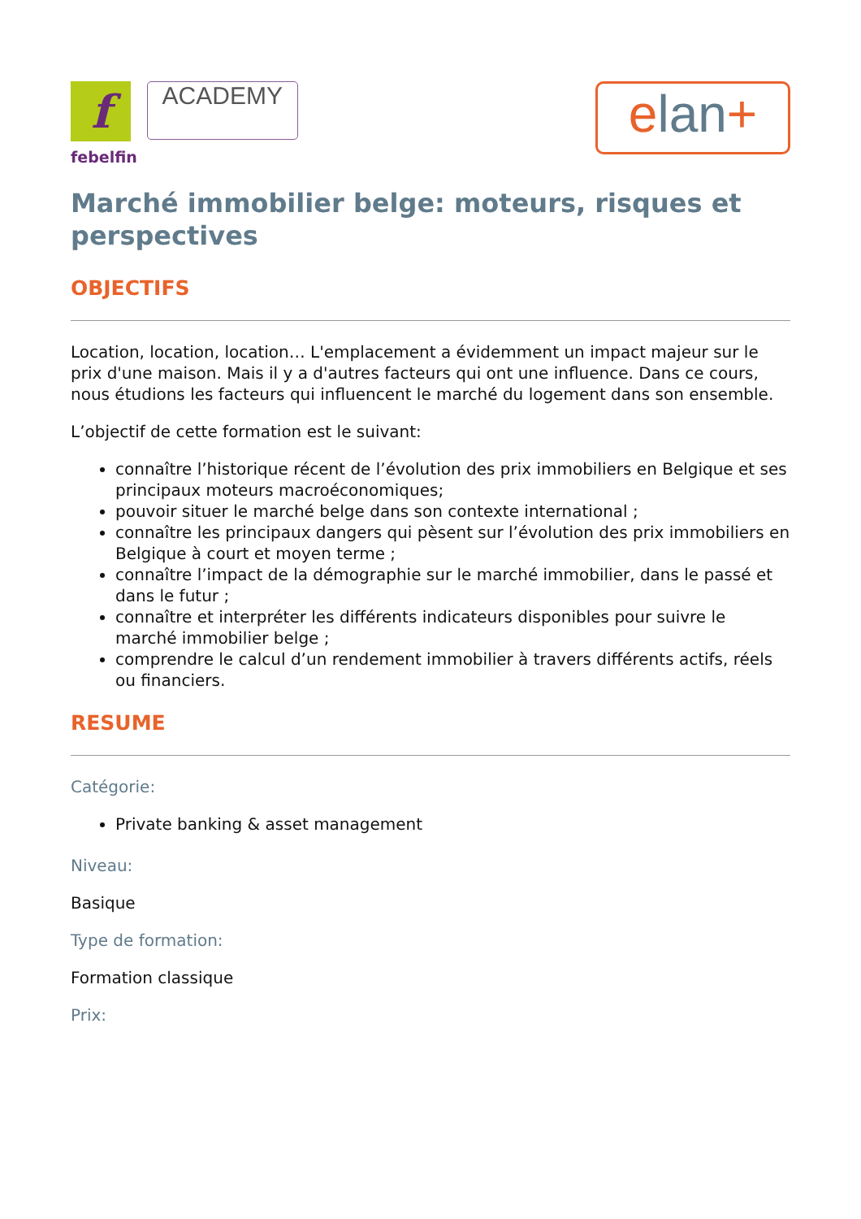f
febelfin
ACADEMY
elan+
Marché immobilier belge: moteurs, risques et perspectives
OBJECTIFS
Location, location, location… L'emplacement a évidemment un impact majeur sur le prix d'une maison. Mais il y a d'autres facteurs qui ont une influence. Dans ce cours, nous étudions les facteurs qui influencent le marché du logement dans son ensemble.
L’objectif de cette formation est le suivant:
connaître l’historique récent de l’évolution des prix immobiliers en Belgique et ses principaux moteurs macroéconomiques;
pouvoir situer le marché belge dans son contexte international ;
connaître les principaux dangers qui pèsent sur l’évolution des prix immobiliers en Belgique à court et moyen terme ;
connaître l’impact de la démographie sur le marché immobilier, dans le passé et dans le futur ;
connaître et interpréter les différents indicateurs disponibles pour suivre le marché immobilier belge ;
comprendre le calcul d’un rendement immobilier à travers différents actifs, réels ou financiers.
RESUME
Catégorie:
Private banking & asset management
Niveau:
Basique
Type de formation:
Formation classique
Prix: